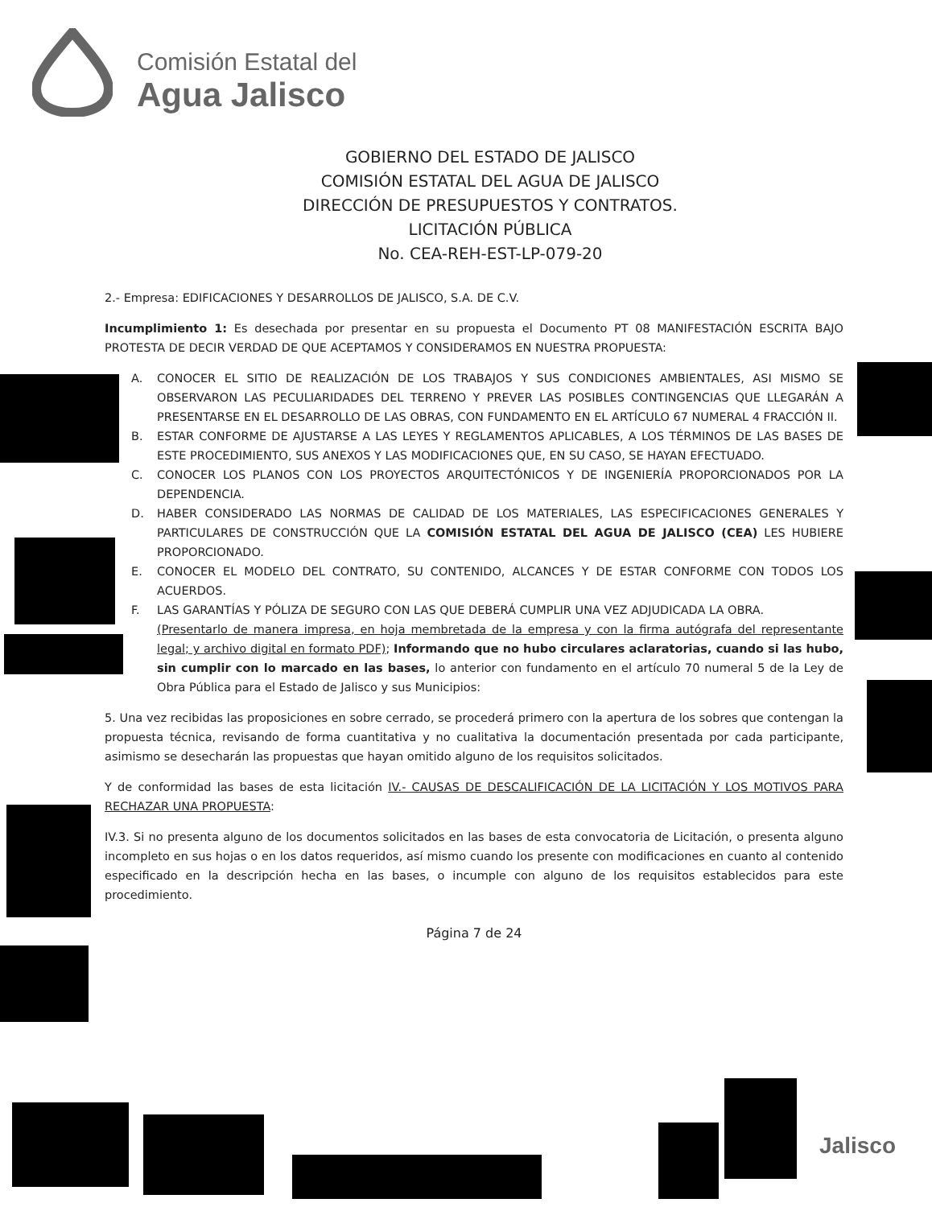Comisión Estatal del
Agua Jalisco
GOBIERNO DEL ESTADO DE JALISCO
COMISIÓN ESTATAL DEL AGUA DE JALISCO
DIRECCIÓN DE PRESUPUESTOS Y CONTRATOS.
LICITACIÓN PÚBLICA
No. CEA-REH-EST-LP-079-20
2.- Empresa: EDIFICACIONES Y DESARROLLOS DE JALISCO, S.A. DE C.V.
Incumplimiento 1: Es desechada por presentar en su propuesta el Documento PT 08 MANIFESTACIÓN ESCRITA BAJO PROTESTA DE DECIR VERDAD DE QUE ACEPTAMOS Y CONSIDERAMOS EN NUESTRA PROPUESTA:
A. CONOCER EL SITIO DE REALIZACIÓN DE LOS TRABAJOS Y SUS CONDICIONES AMBIENTALES, ASI MISMO SE OBSERVARON LAS PECULIARIDADES DEL TERRENO Y PREVER LAS POSIBLES CONTINGENCIAS QUE LLEGARÁN A PRESENTARSE EN EL DESARROLLO DE LAS OBRAS, CON FUNDAMENTO EN EL ARTÍCULO 67 NUMERAL 4 FRACCIÓN II.
B. ESTAR CONFORME DE AJUSTARSE A LAS LEYES Y REGLAMENTOS APLICABLES, A LOS TÉRMINOS DE LAS BASES DE ESTE PROCEDIMIENTO, SUS ANEXOS Y LAS MODIFICACIONES QUE, EN SU CASO, SE HAYAN EFECTUADO.
C. CONOCER LOS PLANOS CON LOS PROYECTOS ARQUITECTÓNICOS Y DE INGENIERÍA PROPORCIONADOS POR LA DEPENDENCIA.
D. HABER CONSIDERADO LAS NORMAS DE CALIDAD DE LOS MATERIALES, LAS ESPECIFICACIONES GENERALES Y PARTICULARES DE CONSTRUCCIÓN QUE LA COMISIÓN ESTATAL DEL AGUA DE JALISCO (CEA) LES HUBIERE PROPORCIONADO.
E. CONOCER EL MODELO DEL CONTRATO, SU CONTENIDO, ALCANCES Y DE ESTAR CONFORME CON TODOS LOS ACUERDOS.
F. LAS GARANTÍAS Y PÓLIZA DE SEGURO CON LAS QUE DEBERÁ CUMPLIR UNA VEZ ADJUDICADA LA OBRA.
(Presentarlo de manera impresa, en hoja membretada de la empresa y con la firma autógrafa del representante legal; y archivo digital en formato PDF); Informando que no hubo circulares aclaratorias, cuando si las hubo, sin cumplir con lo marcado en las bases, lo anterior con fundamento en el artículo 70 numeral 5 de la Ley de Obra Pública para el Estado de Jalisco y sus Municipios:
5. Una vez recibidas las proposiciones en sobre cerrado, se procederá primero con la apertura de los sobres que contengan la propuesta técnica, revisando de forma cuantitativa y no cualitativa la documentación presentada por cada participante, asimismo se desecharán las propuestas que hayan omitido alguno de los requisitos solicitados.
Y de conformidad las bases de esta licitación IV.- CAUSAS DE DESCALIFICACIÓN DE LA LICITACIÓN Y LOS MOTIVOS PARA RECHAZAR UNA PROPUESTA:
IV.3. Si no presenta alguno de los documentos solicitados en las bases de esta convocatoria de Licitación, o presenta alguno incompleto en sus hojas o en los datos requeridos, así mismo cuando los presente con modificaciones en cuanto al contenido especificado en la descripción hecha en las bases, o incumple con alguno de los requisitos establecidos para este procedimiento.
Página 7 de 24
Jalisco